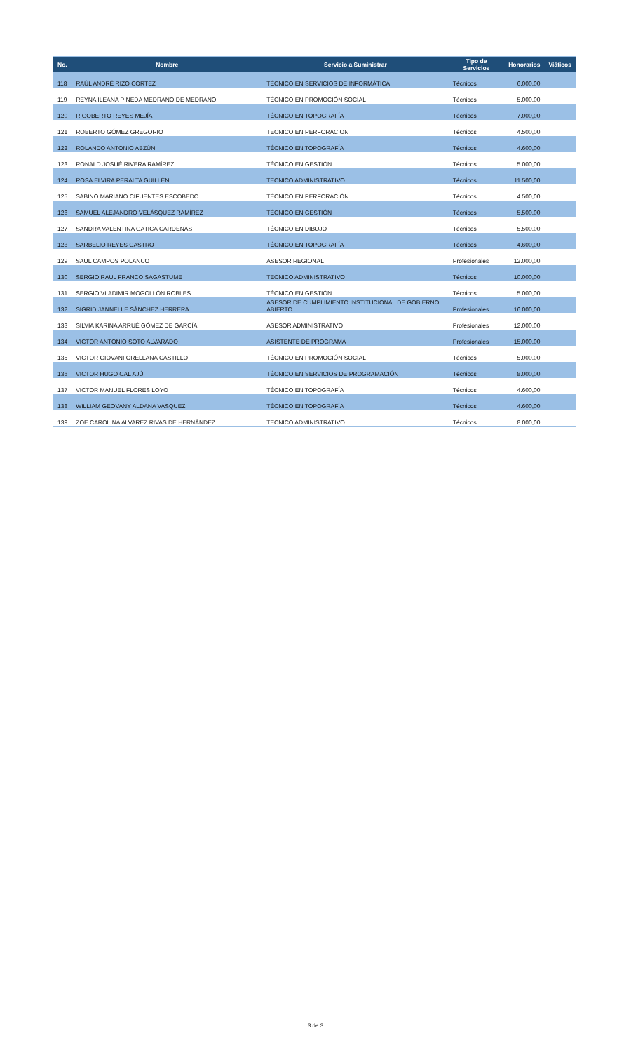| No. | Nombre | Servicio a Suministrar | Tipo de Servicios | Honorarios | Viáticos |
| --- | --- | --- | --- | --- | --- |
| 118 | RAÚL ANDRÉ RIZO CORTEZ | TÉCNICO EN SERVICIOS DE INFORMÁTICA | Técnicos | 6.000,00 | |
| 119 | REYNA ILEANA PINEDA MEDRANO DE MEDRANO | TÉCNICO EN PROMOCIÓN SOCIAL | Técnicos | 5.000,00 | |
| 120 | RIGOBERTO REYES MEJÍA | TÉCNICO EN TOPOGRAFÍA | Técnicos | 7.000,00 | |
| 121 | ROBERTO GÓMEZ GREGORIO | TECNICO EN PERFORACION | Técnicos | 4.500,00 | |
| 122 | ROLANDO ANTONIO ABZÚN | TÉCNICO EN TOPOGRAFÍA | Técnicos | 4.600,00 | |
| 123 | RONALD JOSUÉ RIVERA RAMÍREZ | TÉCNICO EN GESTIÓN | Técnicos | 5.000,00 | |
| 124 | ROSA ELVIRA PERALTA GUILLÉN | TECNICO ADMINISTRATIVO | Técnicos | 11.500,00 | |
| 125 | SABINO MARIANO CIFUENTES ESCOBEDO | TÉCNICO EN PERFORACIÓN | Técnicos | 4.500,00 | |
| 126 | SAMUEL ALEJANDRO VELÁSQUEZ RAMÍREZ | TÉCNICO EN GESTIÓN | Técnicos | 5.500,00 | |
| 127 | SANDRA VALENTINA GATICA CARDENAS | TÉCNICO EN DIBUJO | Técnicos | 5.500,00 | |
| 128 | SARBELIO REYES CASTRO | TÉCNICO EN TOPOGRAFÍA | Técnicos | 4.600,00 | |
| 129 | SAUL CAMPOS POLANCO | ASESOR REGIONAL | Profesionales | 12.000,00 | |
| 130 | SERGIO RAUL FRANCO SAGASTUME | TECNICO ADMINISTRATIVO | Técnicos | 10.000,00 | |
| 131 | SERGIO VLADIMIR MOGOLLÓN ROBLES | TÉCNICO EN GESTIÓN | Técnicos | 5.000,00 | |
| 132 | SIGRID JANNELLE SÁNCHEZ HERRERA | ASESOR DE CUMPLIMIENTO INSTITUCIONAL DE GOBIERNO ABIERTO | Profesionales | 16.000,00 | |
| 133 | SILVIA KARINA ARRUÉ GÓMEZ DE GARCÍA | ASESOR ADMINISTRATIVO | Profesionales | 12.000,00 | |
| 134 | VICTOR ANTONIO SOTO ALVARADO | ASISTENTE DE PROGRAMA | Profesionales | 15.000,00 | |
| 135 | VICTOR GIOVANI ORELLANA CASTILLO | TÉCNICO EN PROMOCIÓN SOCIAL | Técnicos | 5.000,00 | |
| 136 | VICTOR HUGO CAL AJÚ | TÉCNICO EN SERVICIOS DE PROGRAMACIÓN | Técnicos | 8.000,00 | |
| 137 | VICTOR MANUEL FLORES LOYO | TÉCNICO EN TOPOGRAFÍA | Técnicos | 4.600,00 | |
| 138 | WILLIAM GEOVANY ALDANA VASQUEZ | TÉCNICO EN TOPOGRAFÍA | Técnicos | 4.600,00 | |
| 139 | ZOE CAROLINA ALVAREZ RIVAS DE HERNÁNDEZ | TECNICO ADMINISTRATIVO | Técnicos | 8.000,00 | |
3 de 3